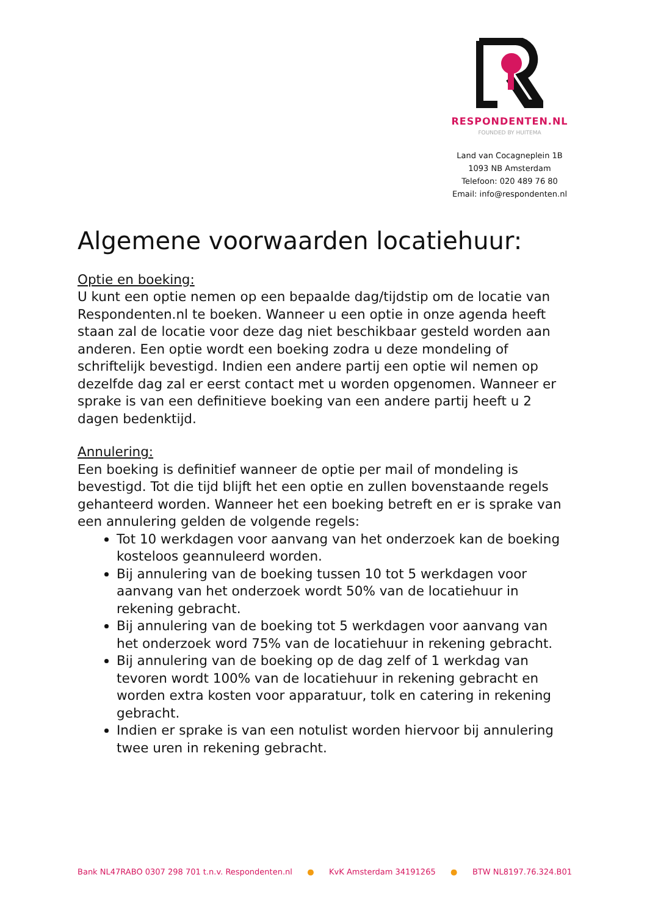RESPONDENTEN.NL
FOUNDED BY HUITEMA
Land van Cocagneplein 1B
1093 NB Amsterdam
Telefoon: 020 489 76 80
Email: info@respondenten.nl
Algemene voorwaarden locatiehuur:
Optie en boeking:
U kunt een optie nemen op een bepaalde dag/tijdstip om de locatie van Respondenten.nl te boeken. Wanneer u een optie in onze agenda heeft staan zal de locatie voor deze dag niet beschikbaar gesteld worden aan anderen. Een optie wordt een boeking zodra u deze mondeling of schriftelijk bevestigd. Indien een andere partij een optie wil nemen op dezelfde dag zal er eerst contact met u worden opgenomen. Wanneer er sprake is van een definitieve boeking van een andere partij heeft u 2 dagen bedenktijd.
Annulering:
Een boeking is definitief wanneer de optie per mail of mondeling is bevestigd. Tot die tijd blijft het een optie en zullen bovenstaande regels gehanteerd worden. Wanneer het een boeking betreft en er is sprake van een annulering gelden de volgende regels:
Tot 10 werkdagen voor aanvang van het onderzoek kan de boeking kosteloos geannuleerd worden.
Bij annulering van de boeking tussen 10 tot 5 werkdagen voor aanvang van het onderzoek wordt 50% van de locatiehuur in rekening gebracht.
Bij annulering van de boeking tot 5 werkdagen voor aanvang van het onderzoek word 75% van de locatiehuur in rekening gebracht.
Bij annulering van de boeking op de dag zelf of 1 werkdag van tevoren wordt 100% van de locatiehuur in rekening gebracht en worden extra kosten voor apparatuur, tolk en catering in rekening gebracht.
Indien er sprake is van een notulist worden hiervoor bij annulering twee uren in rekening gebracht.
Bank NL47RABO 0307 298 701 t.n.v. Respondenten.nl ● KvK Amsterdam 34191265 ● BTW NL8197.76.324.B01